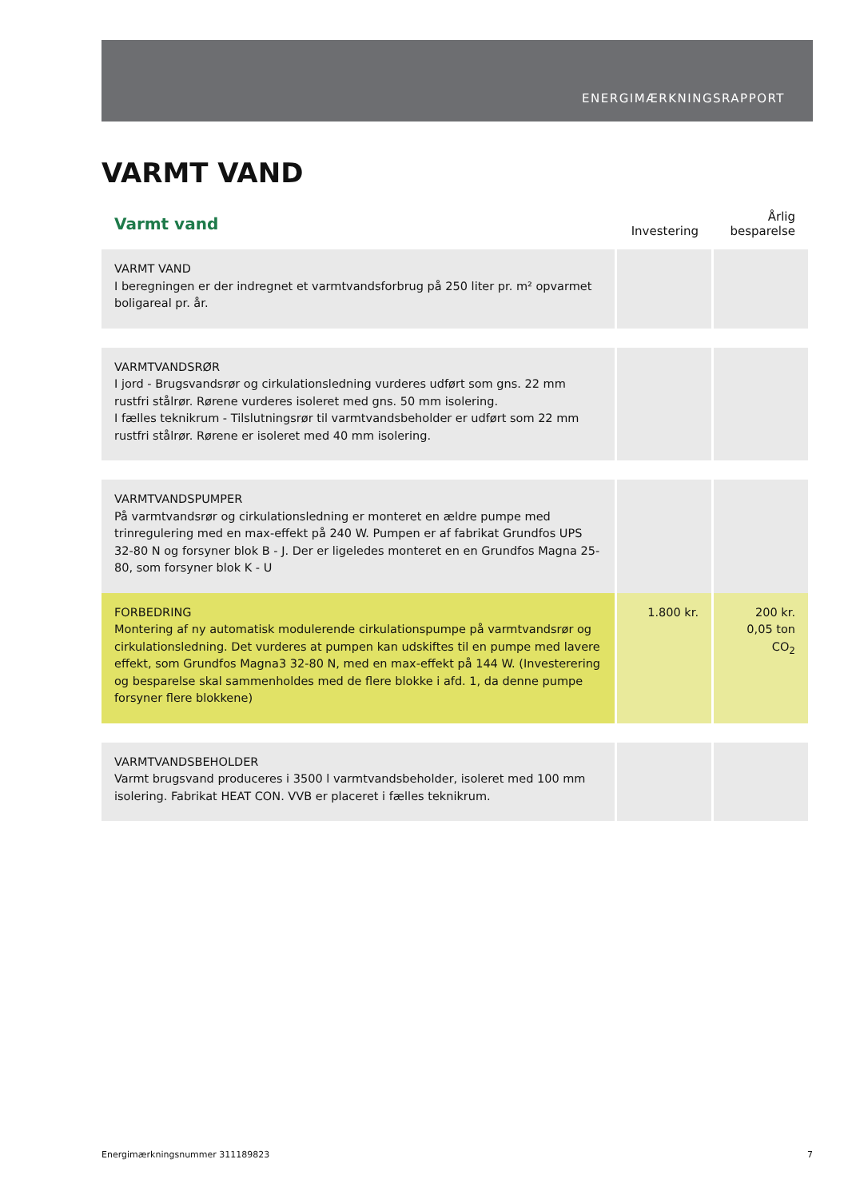ENERGIMÆRKNINGSRAPPORT
VARMT VAND
| Varmt vand | Investering | Årlig besparelse |
| --- | --- | --- |
| VARMT VAND I beregningen er der indregnet et varmtvandsforbrug på 250 liter pr. m² opvarmet boligareal pr. år. | | |
| VARMTVANDSRØR I jord - Brugsvandsrør og cirkulationsledning vurderes udført som gns. 22 mm rustfri stålrør. Rørene vurderes isoleret med gns. 50 mm isolering. I fælles teknikrum - Tilslutningsrør til varmtvandsbeholder er udført som 22 mm rustfri stålrør. Rørene er isoleret med 40 mm isolering. | | |
| VARMTVANDSPUMPER På varmtvandsrør og cirkulationsledning er monteret en ældre pumpe med trinregulering med en max-effekt på 240 W. Pumpen er af fabrikat Grundfos UPS 32-80 N og forsyner blok B - J. Der er ligeledes monteret en en Grundfos Magna 25-80, som forsyner blok K - U | | |
| FORBEDRING Montering af ny automatisk modulerende cirkulationspumpe på varmtvandsrør og cirkulationsledning. Det vurderes at pumpen kan udskiftes til en pumpe med lavere effekt, som Grundfos Magna3 32-80 N, med en max-effekt på 144 W. (Investerering og besparelse skal sammenholdes med de flere blokke i afd. 1, da denne pumpe forsyner flere blokkene) | 1.800 kr. | 200 kr. 0,05 ton CO<sub>2</sub> |
| VARMTVANDSBEHOLDER Varmt brugsvand produceres i 3500 l varmtvandsbeholder, isoleret med 100 mm isolering. Fabrikat HEAT CON. VVB er placeret i fælles teknikrum. | | |
Energimærkningsnummer 311189823 7